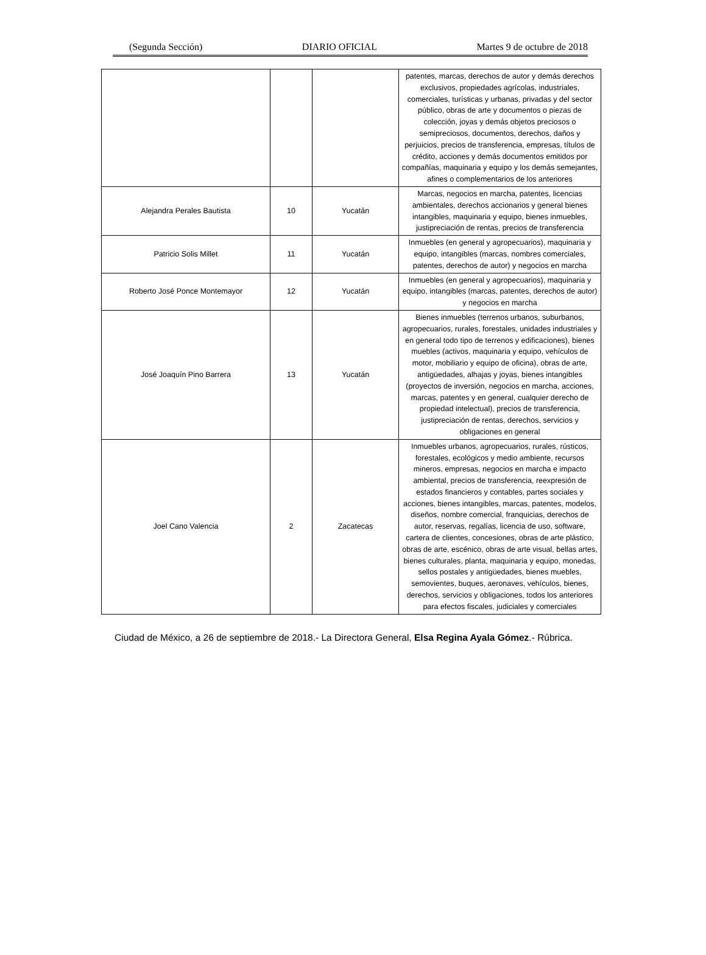(Segunda Sección) DIARIO OFICIAL Martes 9 de octubre de 2018
| | | | patentes, marcas, derechos de autor y demás derechos exclusivos, propiedades agrícolas, industriales, comerciales, turísticas y urbanas, privadas y del sector público, obras de arte y documentos o piezas de colección, joyas y demás objetos preciosos o semipreciosos, documentos, derechos, daños y perjuicios, precios de transferencia, empresas, títulos de crédito, acciones y demás documentos emitidos por compañías, maquinaria y equipo y los demás semejantes, afines o complementarios de los anteriores |
| Alejandra Perales Bautista | 10 | Yucatán | Marcas, negocios en marcha, patentes, licencias ambientales, derechos accionarios y general bienes intangibles, maquinaria y equipo, bienes inmuebles, justipreciación de rentas, precios de transferencia |
| Patricio Solis Millet | 11 | Yucatán | Inmuebles (en general y agropecuarios), maquinaria y equipo, intangibles (marcas, nombres comerciales, patentes, derechos de autor) y negocios en marcha |
| Roberto José Ponce Montemayor | 12 | Yucatán | Inmuebles (en general y agropecuarios), maquinaria y equipo, intangibles (marcas, patentes, derechos de autor) y negocios en marcha |
| José Joaquín Pino Barrera | 13 | Yucatán | Bienes inmuebles (terrenos urbanos, suburbanos, agropecuarios, rurales, forestales, unidades industriales y en general todo tipo de terrenos y edificaciones), bienes muebles (activos, maquinaria y equipo, vehículos de motor, mobiliario y equipo de oficina), obras de arte, antigüedades, alhajas y joyas, bienes intangibles (proyectos de inversión, negocios en marcha, acciones, marcas, patentes y en general, cualquier derecho de propiedad intelectual), precios de transferencia, justipreciación de rentas, derechos, servicios y obligaciones en general |
| Joel Cano Valencia | 2 | Zacatecas | Inmuebles urbanos, agropecuarios, rurales, rústicos, forestales, ecológicos y medio ambiente, recursos mineros, empresas, negocios en marcha e impacto ambiental, precios de transferencia, reexpresión de estados financieros y contables, partes sociales y acciones, bienes intangibles, marcas, patentes, modelos, diseños, nombre comercial, franquicias, derechos de autor, reservas, regalías, licencia de uso, software, cartera de clientes, concesiones, obras de arte plástico, obras de arte, escénico, obras de arte visual, bellas artes, bienes culturales, planta, maquinaria y equipo, monedas, sellos postales y antigüedades, bienes muebles, semovientes, buques, aeronaves, vehículos, bienes, derechos, servicios y obligaciones, todos los anteriores para efectos fiscales, judiciales y comerciales |
Ciudad de México, a 26 de septiembre de 2018.- La Directora General, Elsa Regina Ayala Gómez.- Rúbrica.